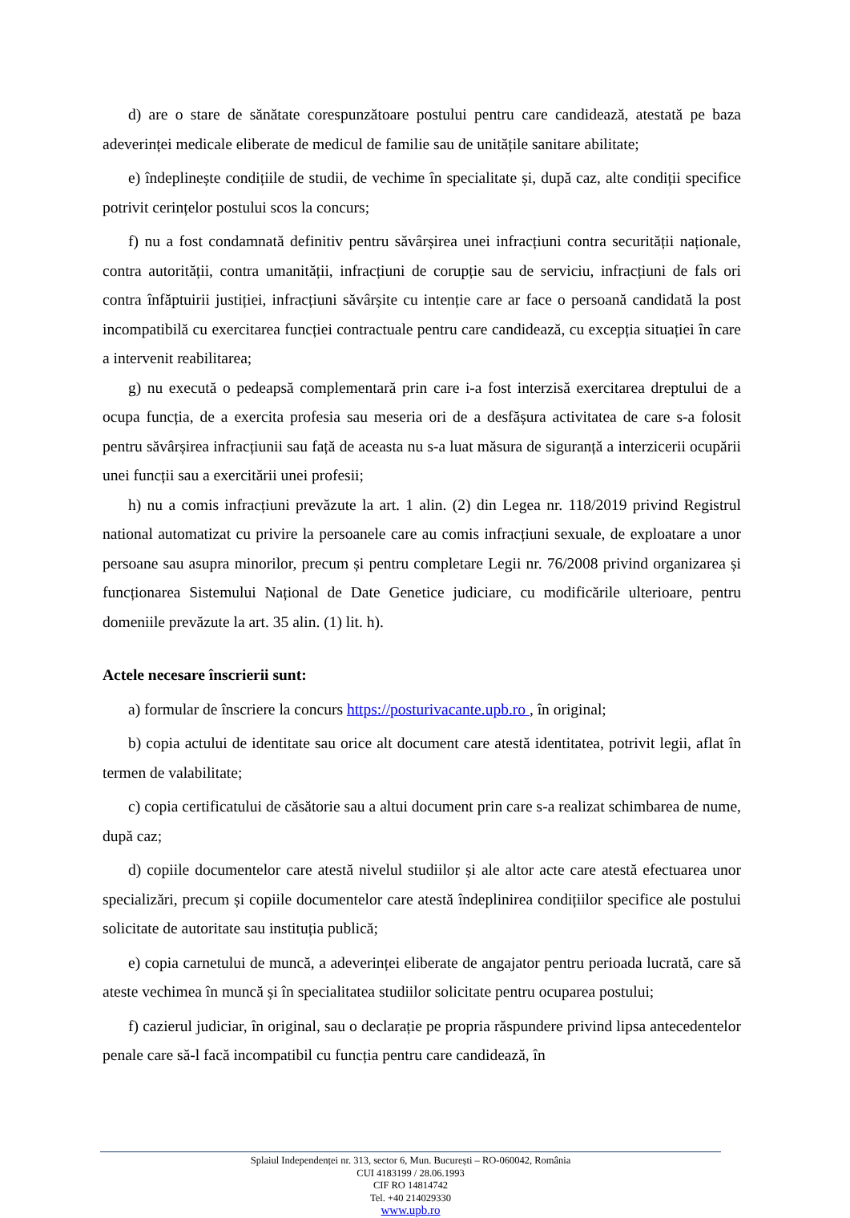d) are o stare de sănătate corespunzătoare postului pentru care candidează, atestată pe baza adeverinței medicale eliberate de medicul de familie sau de unitățile sanitare abilitate;
e) îndeplinește condițiile de studii, de vechime în specialitate și, după caz, alte condiții specifice potrivit cerințelor postului scos la concurs;
f) nu a fost condamnată definitiv pentru săvârșirea unei infracțiuni contra securității naționale, contra autorității, contra umanității, infracțiuni de corupție sau de serviciu, infracțiuni de fals ori contra înfăptuirii justiției, infracțiuni săvârșite cu intenție care ar face o persoană candidată la post incompatibilă cu exercitarea funcției contractuale pentru care candidează, cu excepția situației în care a intervenit reabilitarea;
g) nu execută o pedeapsă complementară prin care i-a fost interzisă exercitarea dreptului de a ocupa funcția, de a exercita profesia sau meseria ori de a desfășura activitatea de care s-a folosit pentru săvârșirea infracțiunii sau față de aceasta nu s-a luat măsura de siguranță a interzicerii ocupării unei funcții sau a exercitării unei profesii;
h) nu a comis infracțiuni prevăzute la art. 1 alin. (2) din Legea nr. 118/2019 privind Registrul national automatizat cu privire la persoanele care au comis infracțiuni sexuale, de exploatare a unor persoane sau asupra minorilor, precum și pentru completare Legii nr. 76/2008 privind organizarea și funcționarea Sistemului Național de Date Genetice judiciare, cu modificările ulterioare, pentru domeniile prevăzute la art. 35 alin. (1) lit. h).
Actele necesare înscrierii sunt:
a) formular de înscriere la concurs https://posturivacante.upb.ro , în original;
b) copia actului de identitate sau orice alt document care atestă identitatea, potrivit legii, aflat în termen de valabilitate;
c) copia certificatului de căsătorie sau a altui document prin care s-a realizat schimbarea de nume, după caz;
d) copiile documentelor care atestă nivelul studiilor și ale altor acte care atestă efectuarea unor specializări, precum și copiile documentelor care atestă îndeplinirea condițiilor specifice ale postului solicitate de autoritate sau instituția publică;
e) copia carnetului de muncă, a adeverinței eliberate de angajator pentru perioada lucrată, care să ateste vechimea în muncă și în specialitatea studiilor solicitate pentru ocuparea postului;
f) cazierul judiciar, în original, sau o declarație pe propria răspundere privind lipsa antecedentelor penale care să-l facă incompatibil cu funcția pentru care candidează, în
Splaiul Independenței nr. 313, sector 6, Mun. București – RO-060042, România
CUI 4183199 / 28.06.1993
CIF RO 14814742
Tel. +40 214029330
www.upb.ro